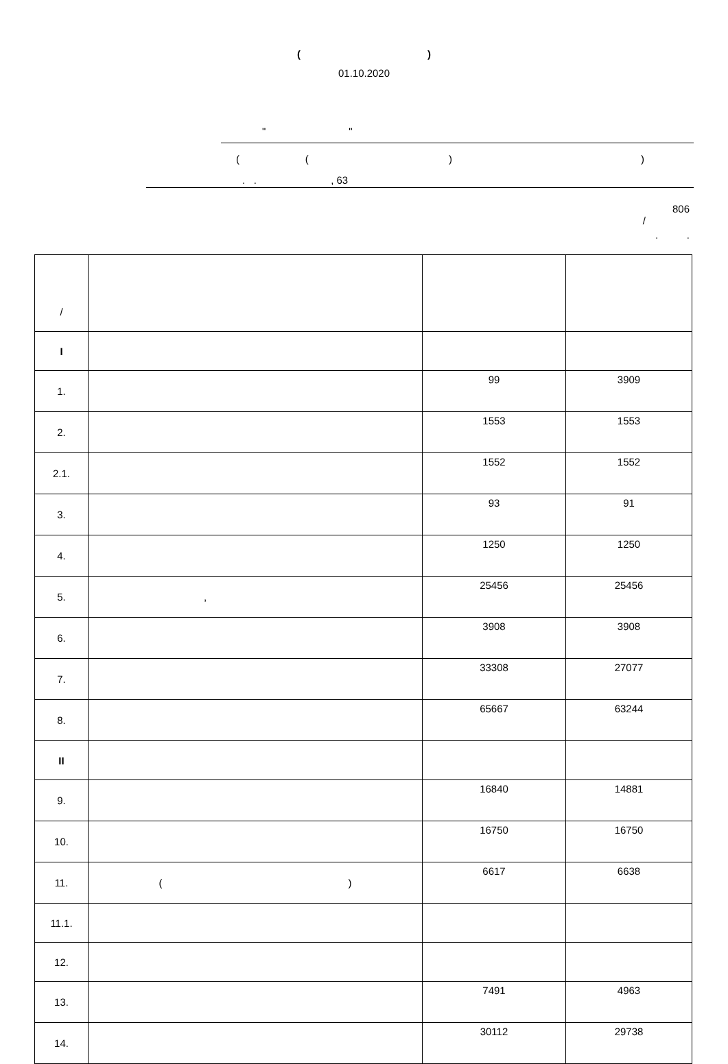( )
01.10.2020
" "
( ( ) )
. . , 63
806
/
. .
| / | | | |
| --- | --- | --- | --- |
| I | | | |
| 1. | | 99 | 3909 |
| 2. | | 1553 | 1553 |
| 2.1. | | 1552 | 1552 |
| 3. | | 93 | 91 |
| 4. | | 1250 | 1250 |
| 5. | , | 25456 | 25456 |
| 6. | | 3908 | 3908 |
| 7. | | 33308 | 27077 |
| 8. | | 65667 | 63244 |
| II | | | |
| 9. | | 16840 | 14881 |
| 10. | | 16750 | 16750 |
| 11. | ( ) | 6617 | 6638 |
| 11.1. | | | |
| 12. | | | |
| 13. | | 7491 | 4963 |
| 14. | | 30112 | 29738 |